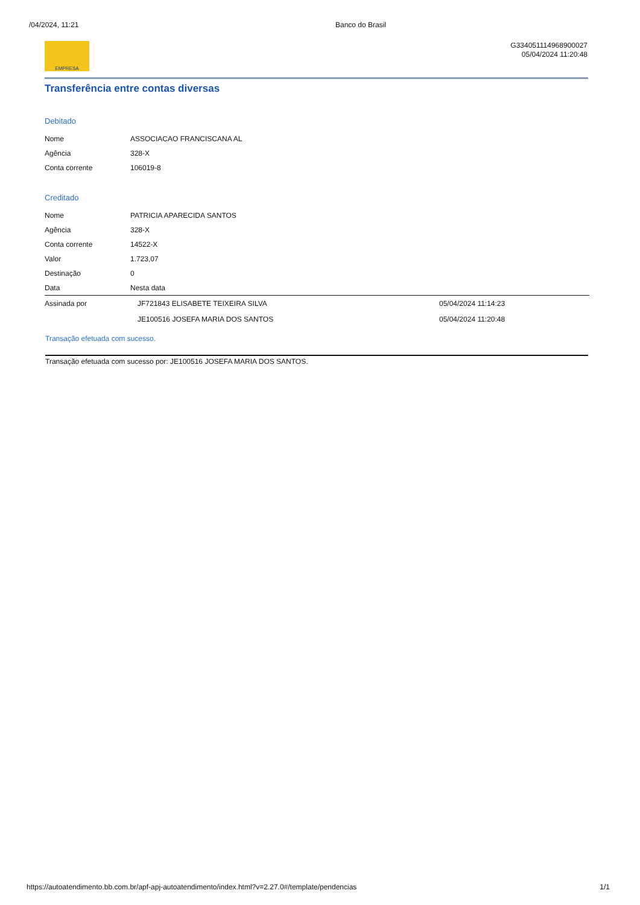/04/2024, 11:21 Banco do Brasil
EMPRESA
G334051114968900027
05/04/2024 11:20:48
Transferência entre contas diversas
Debitado
| Nome | ASSOCIACAO FRANCISCANA AL |
| Agência | 328-X |
| Conta corrente | 106019-8 |
Creditado
| Nome | PATRICIA APARECIDA SANTOS |
| Agência | 328-X |
| Conta corrente | 14522-X |
| Valor | 1.723,07 |
| Destinação | 0 |
| Data | Nesta data |
| Assinada por | JF721843 ELISABETE TEIXEIRA SILVA | 05/04/2024 11:14:23 |
| | JE100516 JOSEFA MARIA DOS SANTOS | 05/04/2024 11:20:48 |
Transação efetuada com sucesso.
Transação efetuada com sucesso por: JE100516 JOSEFA MARIA DOS SANTOS.
https://autoatendimento.bb.com.br/apf-apj-autoatendimento/index.html?v=2.27.0#/template/pendencias 1/1